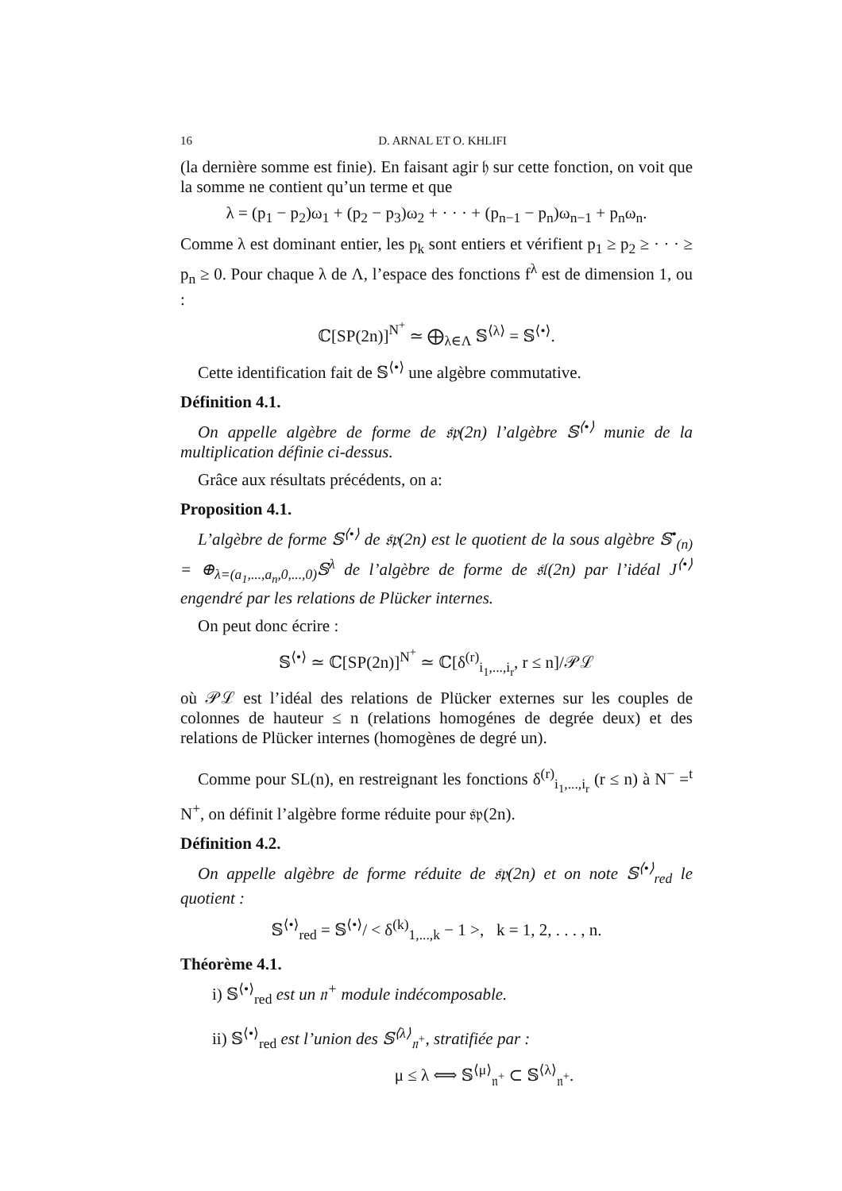16 D. ARNAL ET O. KHLIFI
(la dernière somme est finie). En faisant agir 𝔥 sur cette fonction, on voit que la somme ne contient qu’un terme et que
λ = (p<sub>1</sub> − p<sub>2</sub>)ω<sub>1</sub> + (p<sub>2</sub> − p<sub>3</sub>)ω<sub>2</sub> + · · · + (p<sub>n−1</sub> − p<sub>n</sub>)ω<sub>n−1</sub> + p<sub>n</sub>ω<sub>n</sub>.
Comme λ est dominant entier, les p<sub>k</sub> sont entiers et vérifient p<sub>1</sub> ≥ p<sub>2</sub> ≥ · · · ≥ p<sub>n</sub> ≥ 0. Pour chaque λ de Λ, l’espace des fonctions f<sup>λ</sup> est de dimension 1, ou :
ℂ[SP(2n)]<sup>N<sup>+</sup></sup> ≃ ⨁<sub>λ∈Λ</sub> 𝕊<sup>⟨λ⟩</sup> = 𝕊<sup>⟨•⟩</sup>.
Cette identification fait de 𝕊<sup>⟨•⟩</sup> une algèbre commutative.
Définition 4.1.
On appelle algèbre de forme de 𝔰𝔭(2n) l’algèbre 𝕊<sup>⟨•⟩</sup> munie de la multiplication définie ci-dessus.
Grâce aux résultats précédents, on a:
Proposition 4.1.
L’algèbre de forme 𝕊<sup>⟨•⟩</sup> de 𝔰𝔭(2n) est le quotient de la sous algèbre 𝕊<sup>•</sup><sub>(n)</sub> = ⊕<sub>λ=(a<sub>1</sub>,...,a<sub>n</sub>,0,...,0)</sub>𝕊<sup>λ</sup> de l’algèbre de forme de 𝔰𝔩(2n) par l’idéal J<sup>⟨•⟩</sup> engendré par les relations de Plücker internes.
On peut donc écrire :
𝕊<sup>⟨•⟩</sup> ≃ ℂ[SP(2n)]<sup>N<sup>+</sup></sup> ≃ ℂ[δ<sup>(r)</sup><sub>i<sub>1</sub>,...,i<sub>r</sub></sub>, r ≤ n]/𝒫ℒ
où 𝒫ℒ est l’idéal des relations de Plücker externes sur les couples de colonnes de hauteur ≤ n (relations homogénes de degrée deux) et des relations de Plücker internes (homogènes de degré un).
Comme pour SL(n), en restreignant les fonctions δ<sup>(r)</sup><sub>i<sub>1</sub>,...,i<sub>r</sub></sub> (r ≤ n) à N<sup>−</sup> =<sup>t</sup> N<sup>+</sup>, on définit l’algèbre forme réduite pour 𝔰𝔭(2n).
Définition 4.2.
On appelle algèbre de forme réduite de 𝔰𝔭(2n) et on note 𝕊<sup>⟨•⟩</sup><sub>red</sub> le quotient :
𝕊<sup>⟨•⟩</sup><sub>red</sub> = 𝕊<sup>⟨•⟩</sup>/ < δ<sup>(k)</sup><sub>1,...,k</sub> − 1 >, k = 1, 2, . . . , n.
Théorème 4.1.
i) 𝕊<sup>⟨•⟩</sup><sub>red</sub> est un 𝔫<sup>+</sup> module indécomposable.
ii) 𝕊<sup>⟨•⟩</sup><sub>red</sub> est l’union des 𝕊<sup>⟨λ⟩</sup><sub>𝔫<sup>+</sup></sub>, stratifiée par :
μ ≤ λ ⟺ 𝕊<sup>⟨μ⟩</sup><sub>𝔫<sup>+</sup></sub> ⊂ 𝕊<sup>⟨λ⟩</sup><sub>𝔫<sup>+</sup></sub>.